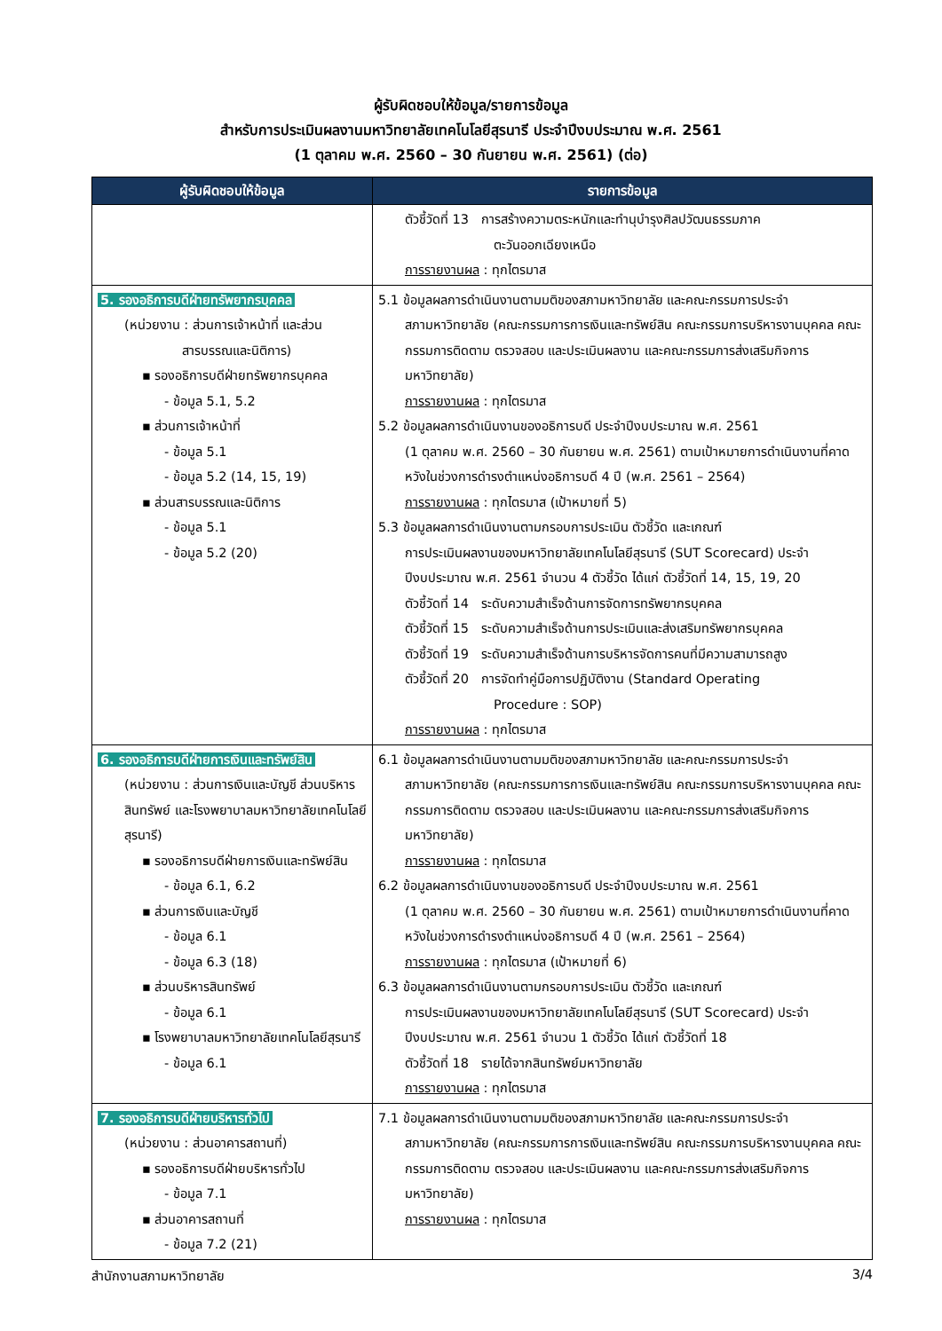ผู้รับผิดชอบให้ข้อมูล/รายการข้อมูล
สำหรับการประเมินผลงานมหาวิทยาลัยเทคโนโลยีสุรนารี ประจำปีงบประมาณ พ.ศ. 2561
(1 ตุลาคม พ.ศ. 2560 – 30 กันยายน พ.ศ. 2561) (ต่อ)
| ผู้รับผิดชอบให้ข้อมูล | รายการข้อมูล |
| --- | --- |
| | ตัวชี้วัดที่ 13 การสร้างความตระหนักและทำนุบำรุงศิลปวัฒนธรรมภาค ตะวันออกเฉียงเหนือ การรายงานผล : ทุกไตรมาส |
| 5. รองอธิการบดีฝ่ายทรัพยากรบุคคล (หน่วยงาน : ส่วนการเจ้าหน้าที่ และส่วน สารบรรณและนิติการ) ▪ รองอธิการบดีฝ่ายทรัพยากรบุคคล - ข้อมูล 5.1, 5.2 ▪ ส่วนการเจ้าหน้าที่ - ข้อมูล 5.1 - ข้อมูล 5.2 (14, 15, 19) ▪ ส่วนสารบรรณและนิติการ - ข้อมูล 5.1 - ข้อมูล 5.2 (20) | 5.1 ข้อมูลผลการดำเนินงานตามมติของสภามหาวิทยาลัย และคณะกรรมการประจำ สภามหาวิทยาลัย (คณะกรรมการการเงินและทรัพย์สิน คณะกรรมการบริหารงานบุคคล คณะกรรมการติดตาม ตรวจสอบ และประเมินผลงาน และคณะกรรมการส่งเสริมกิจการมหาวิทยาลัย) การรายงานผล : ทุกไตรมาส 5.2 ข้อมูลผลการดำเนินงานของอธิการบดี ประจำปีงบประมาณ พ.ศ. 2561 (1 ตุลาคม พ.ศ. 2560 – 30 กันยายน พ.ศ. 2561) ตามเป้าหมายการดำเนินงานที่คาดหวังในช่วงการดำรงตำแหน่งอธิการบดี 4 ปี (พ.ศ. 2561 – 2564) การรายงานผล : ทุกไตรมาส (เป้าหมายที่ 5) 5.3 ข้อมูลผลการดำเนินงานตามกรอบการประเมิน ตัวชี้วัด และเกณฑ์ การประเมินผลงานของมหาวิทยาลัยเทคโนโลยีสุรนารี (SUT Scorecard) ประจำปีงบประมาณ พ.ศ. 2561 จำนวน 4 ตัวชี้วัด ได้แก่ ตัวชี้วัดที่ 14, 15, 19, 20 ตัวชี้วัดที่ 14 ระดับความสำเร็จด้านการจัดการทรัพยากรบุคคล ตัวชี้วัดที่ 15 ระดับความสำเร็จด้านการประเมินและส่งเสริมทรัพยากรบุคคล ตัวชี้วัดที่ 19 ระดับความสำเร็จด้านการบริหารจัดการคนที่มีความสามารถสูง ตัวชี้วัดที่ 20 การจัดทำคู่มือการปฏิบัติงาน (Standard Operating Procedure : SOP) การรายงานผล : ทุกไตรมาส |
| 6. รองอธิการบดีฝ่ายการเงินและทรัพย์สิน (หน่วยงาน : ส่วนการเงินและบัญชี ส่วนบริหารสินทรัพย์ และโรงพยาบาลมหาวิทยาลัยเทคโนโลยีสุรนารี) ▪ รองอธิการบดีฝ่ายการเงินและทรัพย์สิน - ข้อมูล 6.1, 6.2 ▪ ส่วนการเงินและบัญชี - ข้อมูล 6.1 - ข้อมูล 6.3 (18) ▪ ส่วนบริหารสินทรัพย์ - ข้อมูล 6.1 ▪ โรงพยาบาลมหาวิทยาลัยเทคโนโลยีสุรนารี - ข้อมูล 6.1 | 6.1 ข้อมูลผลการดำเนินงานตามมติของสภามหาวิทยาลัย และคณะกรรมการประจำ สภามหาวิทยาลัย (คณะกรรมการการเงินและทรัพย์สิน คณะกรรมการบริหารงานบุคคล คณะกรรมการติดตาม ตรวจสอบ และประเมินผลงาน และคณะกรรมการส่งเสริมกิจการมหาวิทยาลัย) การรายงานผล : ทุกไตรมาส 6.2 ข้อมูลผลการดำเนินงานของอธิการบดี ประจำปีงบประมาณ พ.ศ. 2561 (1 ตุลาคม พ.ศ. 2560 – 30 กันยายน พ.ศ. 2561) ตามเป้าหมายการดำเนินงานที่คาดหวังในช่วงการดำรงตำแหน่งอธิการบดี 4 ปี (พ.ศ. 2561 – 2564) การรายงานผล : ทุกไตรมาส (เป้าหมายที่ 6) 6.3 ข้อมูลผลการดำเนินงานตามกรอบการประเมิน ตัวชี้วัด และเกณฑ์ การประเมินผลงานของมหาวิทยาลัยเทคโนโลยีสุรนารี (SUT Scorecard) ประจำปีงบประมาณ พ.ศ. 2561 จำนวน 1 ตัวชี้วัด ได้แก่ ตัวชี้วัดที่ 18 ตัวชี้วัดที่ 18 รายได้จากสินทรัพย์มหาวิทยาลัย การรายงานผล : ทุกไตรมาส |
| 7. รองอธิการบดีฝ่ายบริหารทั่วไป (หน่วยงาน : ส่วนอาคารสถานที่) ▪ รองอธิการบดีฝ่ายบริหารทั่วไป - ข้อมูล 7.1 ▪ ส่วนอาคารสถานที่ - ข้อมูล 7.2 (21) | 7.1 ข้อมูลผลการดำเนินงานตามมติของสภามหาวิทยาลัย และคณะกรรมการประจำ สภามหาวิทยาลัย (คณะกรรมการการเงินและทรัพย์สิน คณะกรรมการบริหารงานบุคคล คณะกรรมการติดตาม ตรวจสอบ และประเมินผลงาน และคณะกรรมการส่งเสริมกิจการมหาวิทยาลัย) การรายงานผล : ทุกไตรมาส |
สำนักงานสภามหาวิทยาลัย 3/4